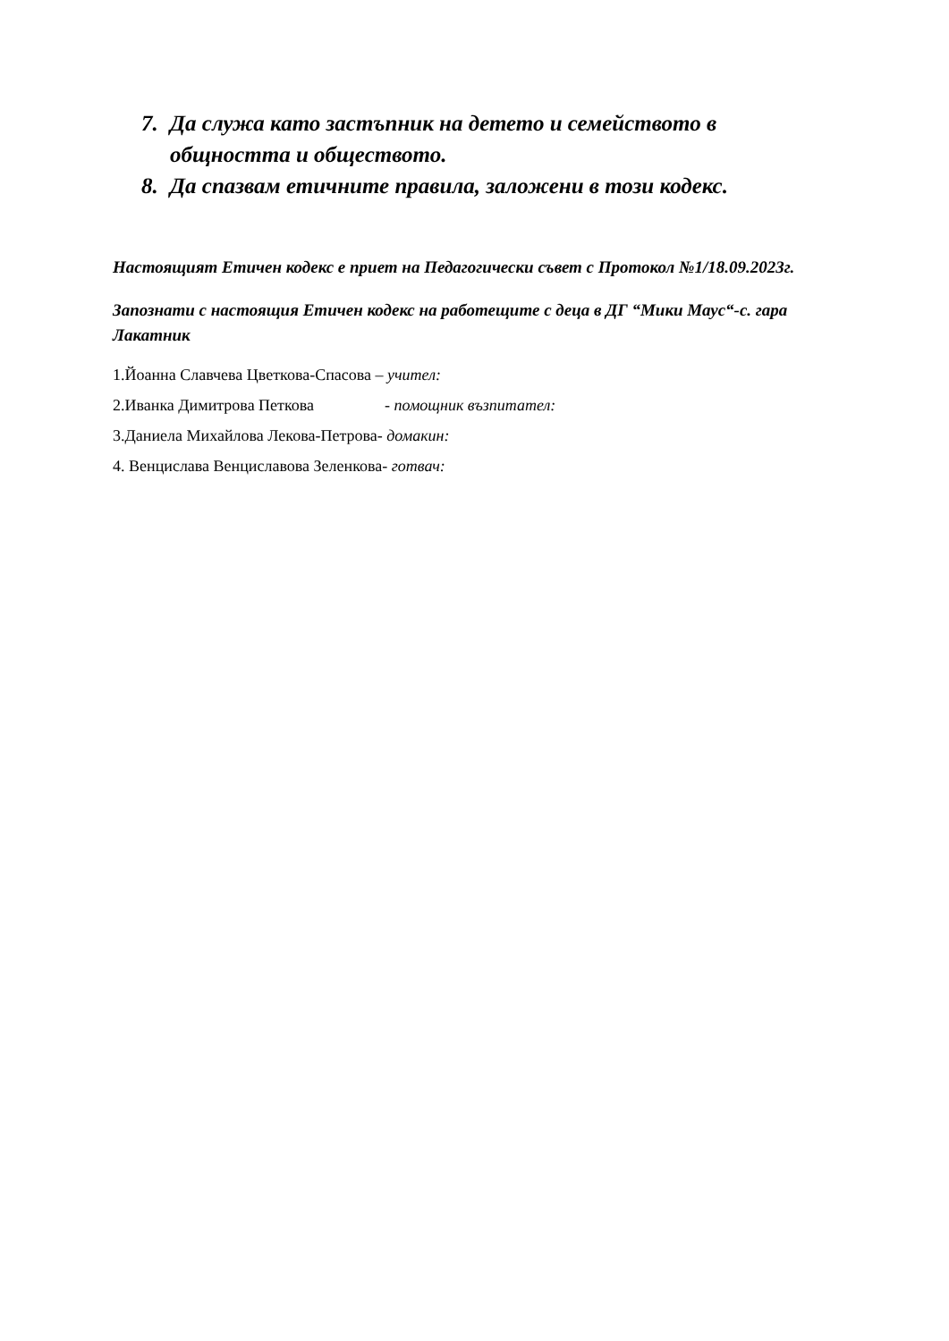7. Да служа като застъпник на детето и семейството в общността и обществото.
8. Да спазвам етичните правила, заложени в този кодекс.
Настоящият Етичен кодекс е приет на Педагогически съвет с Протокол №1/18.09.2023г.
Запознати с настоящия Етичен кодекс на работещите с деца в ДГ “Мики Маус“-с. гара Лакатник
1.Йоанна Славчева Цветкова-Спасова – учител:
2.Иванка Димитрова Петкова - помощник възпитател:
3.Даниела Михайлова Лекова-Петрова- домакин:
4. Венцислава Венциславова Зеленкова- готвач: